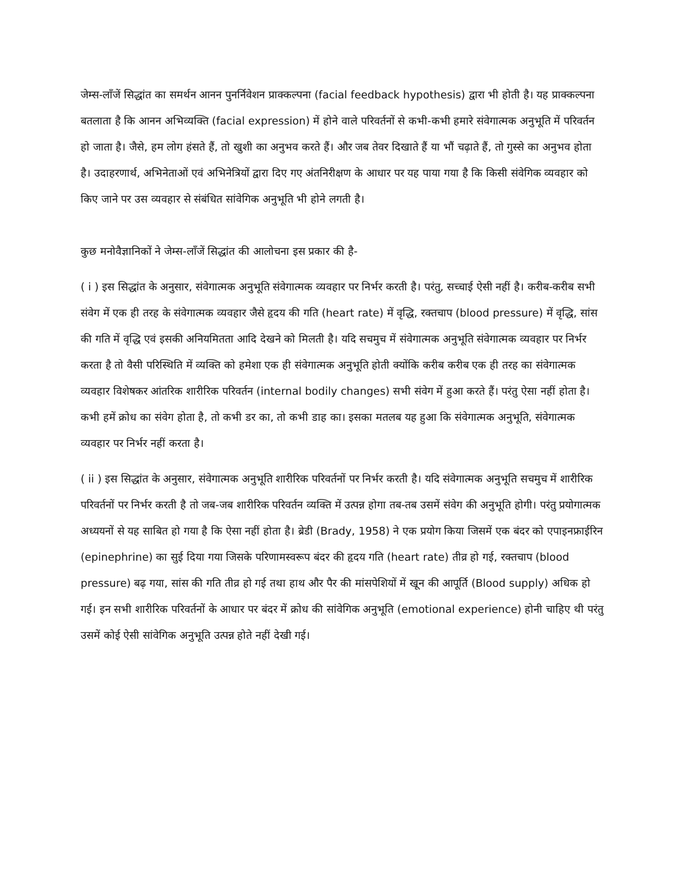जेम्स-लाँजें सिद्धांत का समर्थन आनन पुनर्निवेशन प्राक्कल्पना (facial feedback hypothesis) द्वारा भी होती है। यह प्राक्कल्पना बतलाता है कि आनन अभिव्यक्ति (facial expression) में होने वाले परिवर्तनों से कभी-कभी हमारे संवेगात्मक अनुभूति में परिवर्तन हो जाता है। जैसे, हम लोग हंसते हैं, तो खुशी का अनुभव करते हैं। और जब तेवर दिखाते हैं या भौं चढ़ाते हैं, तो गुस्से का अनुभव होता है। उदाहरणार्थ, अभिनेताओं एवं अभिनेत्रियों द्वारा दिए गए अंतनिरीक्षण के आधार पर यह पाया गया है कि किसी संवेगिक व्यवहार को किए जाने पर उस व्यवहार से संबंधित सांवेगिक अनुभूति भी होने लगती है।
कुछ मनोवैज्ञानिकों ने जेम्स-लाँजें सिद्धांत की आलोचना इस प्रकार की है-
( i ) इस सिद्धांत के अनुसार, संवेगात्मक अनुभूति संवेगात्मक व्यवहार पर निर्भर करती है। परंतु, सच्चाई ऐसी नहीं है। करीब-करीब सभी संवेग में एक ही तरह के संवेगात्मक व्यवहार जैसे हृदय की गति (heart rate) में वृद्धि, रक्तचाप (blood pressure) में वृद्धि, सांस की गति में वृद्धि एवं इसकी अनियमितता आदि देखने को मिलती है। यदि सचमुच में संवेगात्मक अनुभूति संवेगात्मक व्यवहार पर निर्भर करता है तो वैसी परिस्थिति में व्यक्ति को हमेशा एक ही संवेगात्मक अनुभूति होती क्योंकि करीब करीब एक ही तरह का संवेगात्मक व्यवहार विशेषकर आंतरिक शारीरिक परिवर्तन (internal bodily changes) सभी संवेग में हुआ करते हैं। परंतु ऐसा नहीं होता है। कभी हमें क्रोध का संवेग होता है, तो कभी डर का, तो कभी डाह का। इसका मतलब यह हुआ कि संवेगात्मक अनुभूति, संवेगात्मक व्यवहार पर निर्भर नहीं करता है।
( ii ) इस सिद्धांत के अनुसार, संवेगात्मक अनुभूति शारीरिक परिवर्तनों पर निर्भर करती है। यदि संवेगात्मक अनुभूति सचमुच में शारीरिक परिवर्तनों पर निर्भर करती है तो जब-जब शारीरिक परिवर्तन व्यक्ति में उत्पन्न होगा तब-तब उसमें संवेग की अनुभूति होगी। परंतु प्रयोगात्मक अध्ययनों से यह साबित हो गया है कि ऐसा नहीं होता है। ब्रेडी (Brady, 1958) ने एक प्रयोग किया जिसमें एक बंदर को एपाइनफ्राईरिन (epinephrine) का सुई दिया गया जिसके परिणामस्वरूप बंदर की हृदय गति (heart rate) तीव्र हो गई, रक्तचाप (blood pressure) बढ़ गया, सांस की गति तीव्र हो गई तथा हाथ और पैर की मांसपेशियों में खून की आपूर्ति (Blood supply) अधिक हो गई। इन सभी शारीरिक परिवर्तनों के आधार पर बंदर में क्रोध की सांवेगिक अनुभूति (emotional experience) होनी चाहिए थी परंतु उसमें कोई ऐसी सांवेगिक अनुभूति उत्पन्न होते नहीं देखी गई।